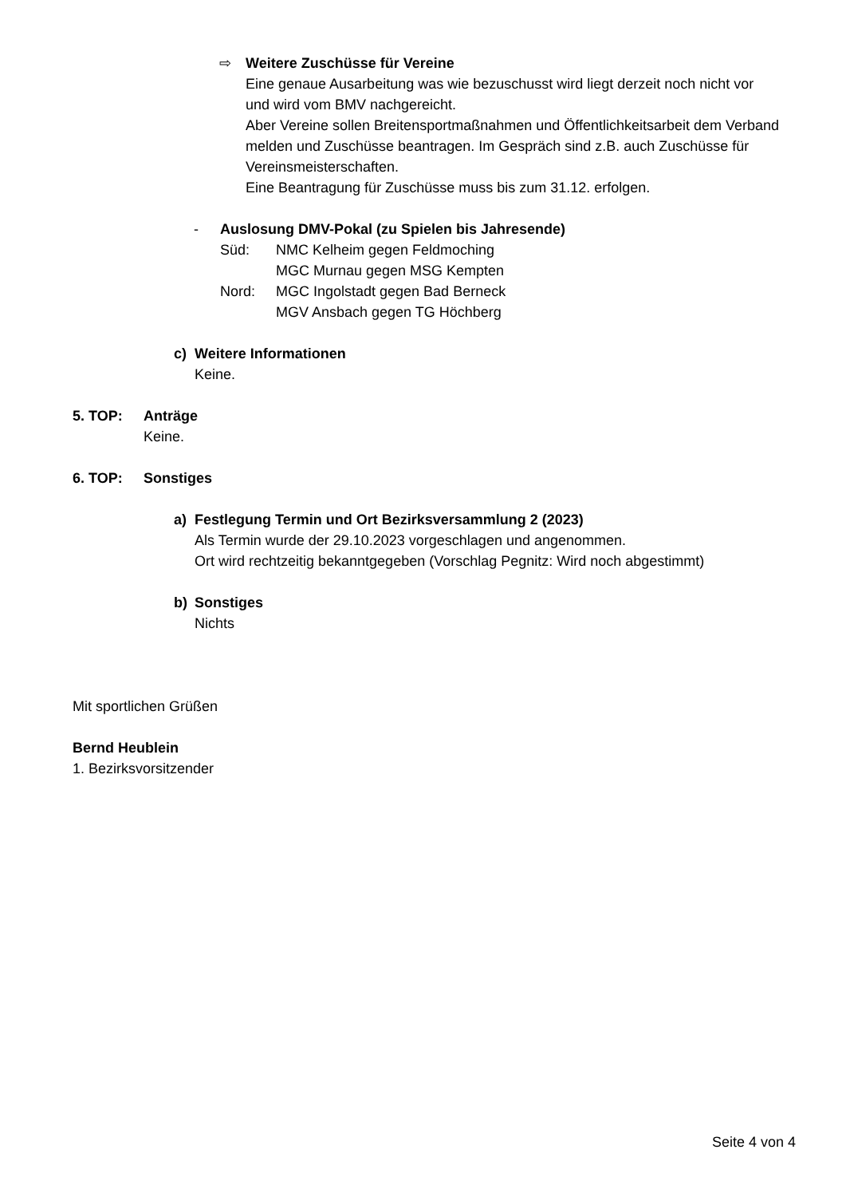⇨ Weitere Zuschüsse für Vereine
Eine genaue Ausarbeitung was wie bezuschusst wird liegt derzeit noch nicht vor und wird vom BMV nachgereicht.
Aber Vereine sollen Breitensportmaßnahmen und Öffentlichkeitsarbeit dem Verband melden und Zuschüsse beantragen. Im Gespräch sind z.B. auch Zuschüsse für Vereinsmeisterschaften.
Eine Beantragung für Zuschüsse muss bis zum 31.12. erfolgen.
- Auslosung DMV-Pokal (zu Spielen bis Jahresende)
Süd: NMC Kelheim gegen Feldmoching
MGC Murnau gegen MSG Kempten
Nord: MGC Ingolstadt gegen Bad Berneck
MGV Ansbach gegen TG Höchberg
c) Weitere Informationen
Keine.
5. TOP: Anträge
Keine.
6. TOP: Sonstiges
a) Festlegung Termin und Ort Bezirksversammlung 2 (2023)
Als Termin wurde der 29.10.2023 vorgeschlagen und angenommen.
Ort wird rechtzeitig bekanntgegeben (Vorschlag Pegnitz: Wird noch abgestimmt)
b) Sonstiges
Nichts
Mit sportlichen Grüßen
Bernd Heublein
1. Bezirksvorsitzender
Seite 4 von 4